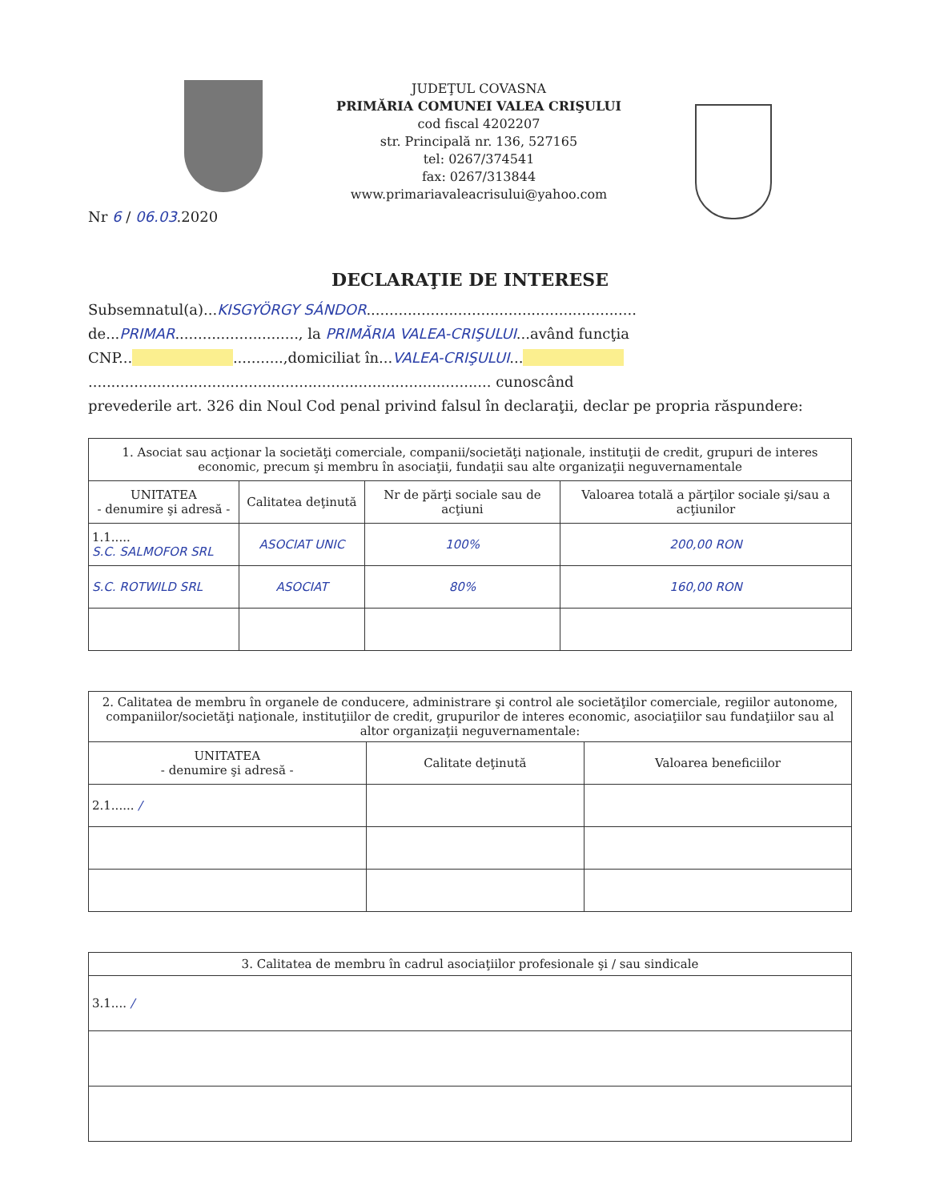Nr 6 / 06.03.2020
JUDEŢUL COVASNA
PRIMĂRIA COMUNEI VALEA CRIŞULUI
cod fiscal 4202207
str. Principală nr. 136, 527165
tel: 0267/374541
fax: 0267/313844
www.primariavaleacrisului@yahoo.com
DECLARAŢIE DE INTERESE
Subsemnatul(a)...KISGYÖRGY SÁNDOR...........................................................
de...PRIMAR..........................., la PRIMĂRIA VALEA-CRIŞULUI...având funcţia
CNP... ...........,domiciliat în...VALEA-CRIŞULUI...
........................................................................................ cunoscând
prevederile art. 326 din Noul Cod penal privind falsul în declaraţii, declar pe propria răspundere:
| 1. Asociat sau acţionar la societăţi comerciale, companii/societăţi naţionale, instituţii de credit, grupuri de interes economic, precum şi membru în asociaţii, fundaţii sau alte organizaţii neguvernamentale | | | |
| UNITATEA - denumire şi adresă - | Calitatea deţinută | Nr de părţi sociale sau de acţiuni | Valoarea totală a părţilor sociale şi/sau a acţiunilor |
| 1.1..... S.C. SALMOFOR SRL | ASOCIAT UNIC | 100% | 200,00 RON |
| S.C. ROTWILD SRL | ASOCIAT | 80% | 160,00 RON |
| 2. Calitatea de membru în organele de conducere, administrare şi control ale societăţilor comerciale, regiilor autonome, companiilor/societăţi naţionale, instituţiilor de credit, grupurilor de interes economic, asociaţiilor sau fundaţiilor sau al altor organizaţii neguvernamentale: | | |
| UNITATEA - denumire şi adresă - | Calitate deţinută | Valoarea beneficiilor |
| 2.1...... / | | |
| 3. Calitatea de membru în cadrul asociaţiilor profesionale şi / sau sindicale |
| 3.1.... / |